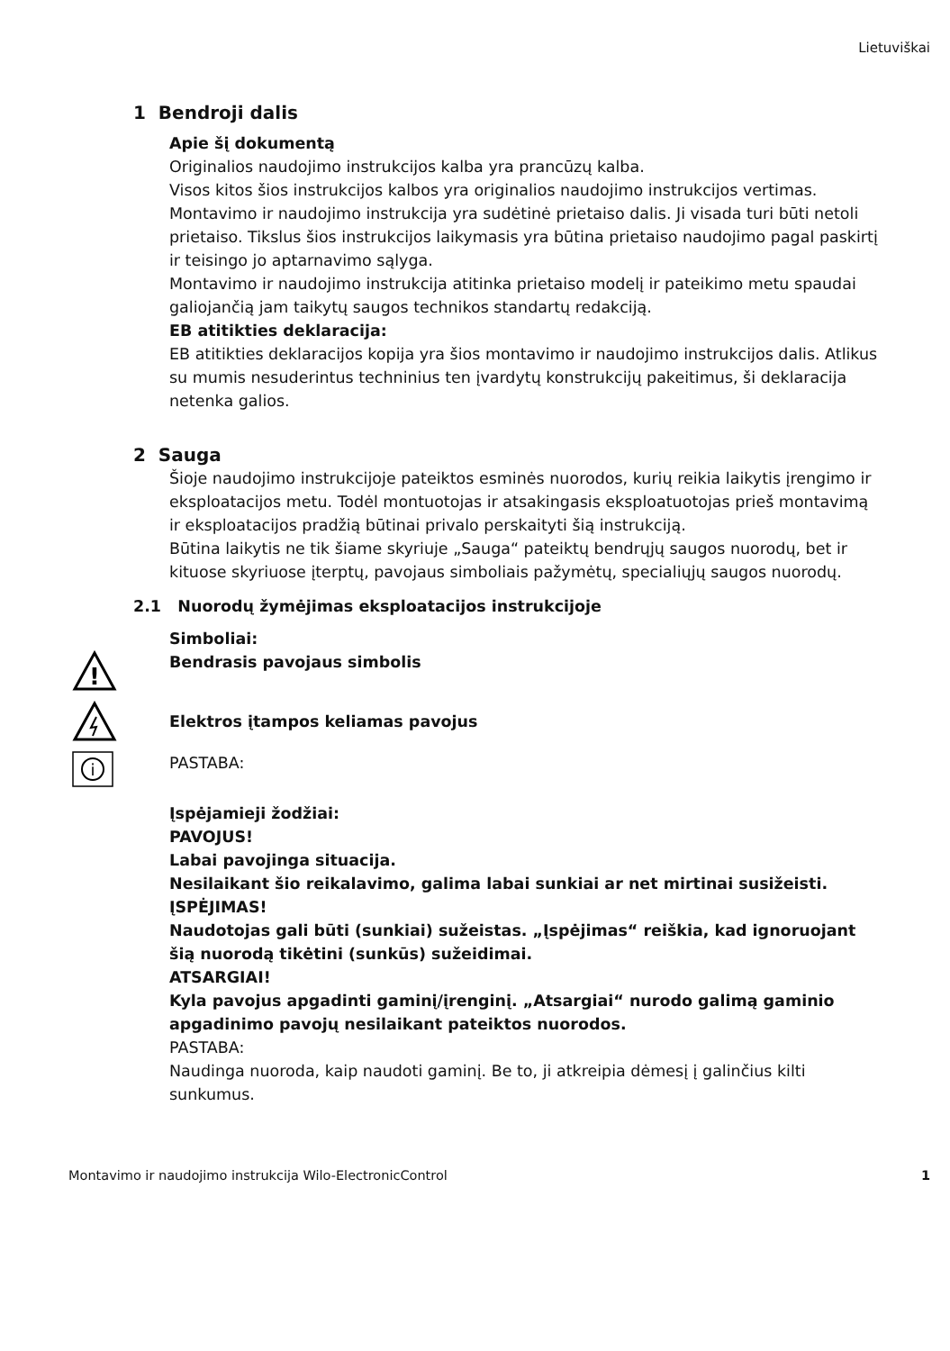Lietuviškai
1 Bendroji dalis
Apie šį dokumentą
Originalios naudojimo instrukcijos kalba yra prancūzų kalba.
Visos kitos šios instrukcijos kalbos yra originalios naudojimo instrukcijos vertimas.
Montavimo ir naudojimo instrukcija yra sudėtinė prietaiso dalis. Ji visada turi būti netoli prietaiso. Tikslus šios instrukcijos laikymasis yra būtina prietaiso naudojimo pagal paskirtį ir teisingo jo aptarnavimo sąlyga.
Montavimo ir naudojimo instrukcija atitinka prietaiso modelį ir pateikimo metu spaudai galiojančią jam taikytų saugos technikos standartų redakciją.
EB atitikties deklaracija:
EB atitikties deklaracijos kopija yra šios montavimo ir naudojimo instrukcijos dalis. Atlikus su mumis nesuderintus techninius ten įvardytų konstrukcijų pakeitimus, ši deklaracija netenka galios.
2 Sauga
Šioje naudojimo instrukcijoje pateiktos esminės nuorodos, kurių reikia laikytis įrengimo ir eksploatacijos metu. Todėl montuotojas ir atsakingasis eksploatuotojas prieš montavimą ir eksploatacijos pradžią būtinai privalo perskaityti šią instrukciją.
Būtina laikytis ne tik šiame skyriuje „Sauga“ pateiktų bendrųjų saugos nuorodų, bet ir kituose skyriuose įterptų, pavojaus simboliais pažymėtų, specialiųjų saugos nuorodų.
2.1 Nuorodų žymėjimas eksploatacijos instrukcijoje
Simboliai:
!
Bendrasis pavojaus simbolis
Elektros įtampos keliamas pavojus
i
PASTABA:
Įspėjamieji žodžiai:
PAVOJUS!
Labai pavojinga situacija.
Nesilaikant šio reikalavimo, galima labai sunkiai ar net mirtinai susižeisti.
ĮSPĖJIMAS!
Naudotojas gali būti (sunkiai) sužeistas. „Įspėjimas“ reiškia, kad ignoruojant šią nuorodą tikėtini (sunkūs) sužeidimai.
ATSARGIAI!
Kyla pavojus apgadinti gaminį/įrenginį. „Atsargiai“ nurodo galimą gaminio apgadinimo pavojų nesilaikant pateiktos nuorodos.
PASTABA:
Naudinga nuoroda, kaip naudoti gaminį. Be to, ji atkreipia dėmesį į galinčius kilti sunkumus.
Montavimo ir naudojimo instrukcija Wilo-ElectronicControl 1